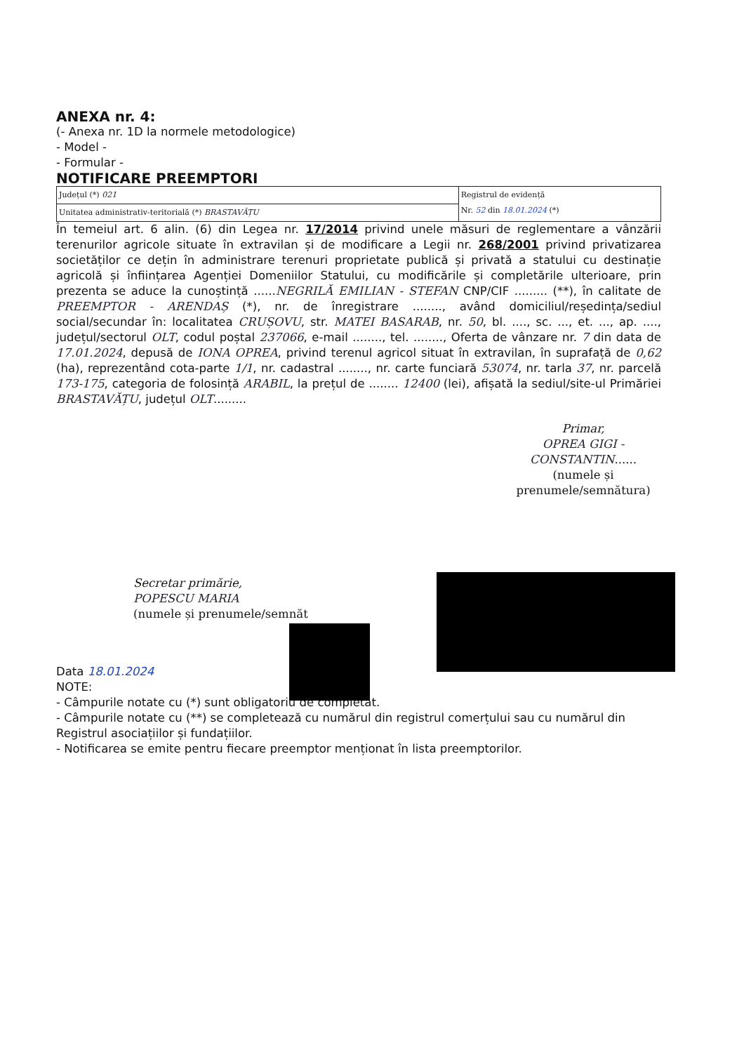ANEXA nr. 4:
(- Anexa nr. 1D la normele metodologice)
- Model -
- Formular -
NOTIFICARE PREEMPTORI
| Județul (*) 021 | Registrul de evidență Nr. 52 din 18.01.2024 (*) |
| Unitatea administrativ-teritorială (*) BRASTAVĂȚU | |
În temeiul art. 6 alin. (6) din Legea nr. 17/2014 privind unele măsuri de reglementare a vânzării terenurilor agricole situate în extravilan și de modificare a Legii nr. 268/2001 privind privatizarea societăților ce dețin în administrare terenuri proprietate publică și privată a statului cu destinație agricolă și înființarea Agenției Domeniilor Statului, cu modificările și completările ulterioare, prin prezenta se aduce la cunoștință ......NEGRILĂ EMILIAN - STEFAN CNP/CIF ......... (**), în calitate de PREEMPTOR - ARENDAȘ (*), nr. de înregistrare ........, având domiciliul/reședința/sediul social/secundar în: localitatea CRUȘOVU, str. MATEI BASARAB, nr. 50, bl. ...., sc. ..., et. ..., ap. ...., județul/sectorul OLT, codul poștal 237066, e-mail ........, tel. ........, Oferta de vânzare nr. 7 din data de 17.01.2024, depusă de IONA OPREA, privind terenul agricol situat în extravilan, în suprafață de 0,62 (ha), reprezentând cota-parte 1/1, nr. cadastral ........, nr. carte funciară 53074, nr. tarla 37, nr. parcelă 173-175, categoria de folosință ARABIL, la prețul de ........ 12400 (lei), afișată la sediul/site-ul Primăriei BRASTAVĂȚU, județul OLT.........
Primar,
OPREA GIGI - CONSTANTIN......
(numele și prenumele/semnătura)
Secretar primărie,
POPESCU MARIA
(numele și prenumele/semnăt
Data 18.01.2024
NOTE:
- Câmpurile notate cu (*) sunt obligatoriu de completat.
- Câmpurile notate cu (**) se completează cu numărul din registrul comerțului sau cu numărul din Registrul asociațiilor și fundațiilor.
- Notificarea se emite pentru fiecare preemptor menționat în lista preemptorilor.